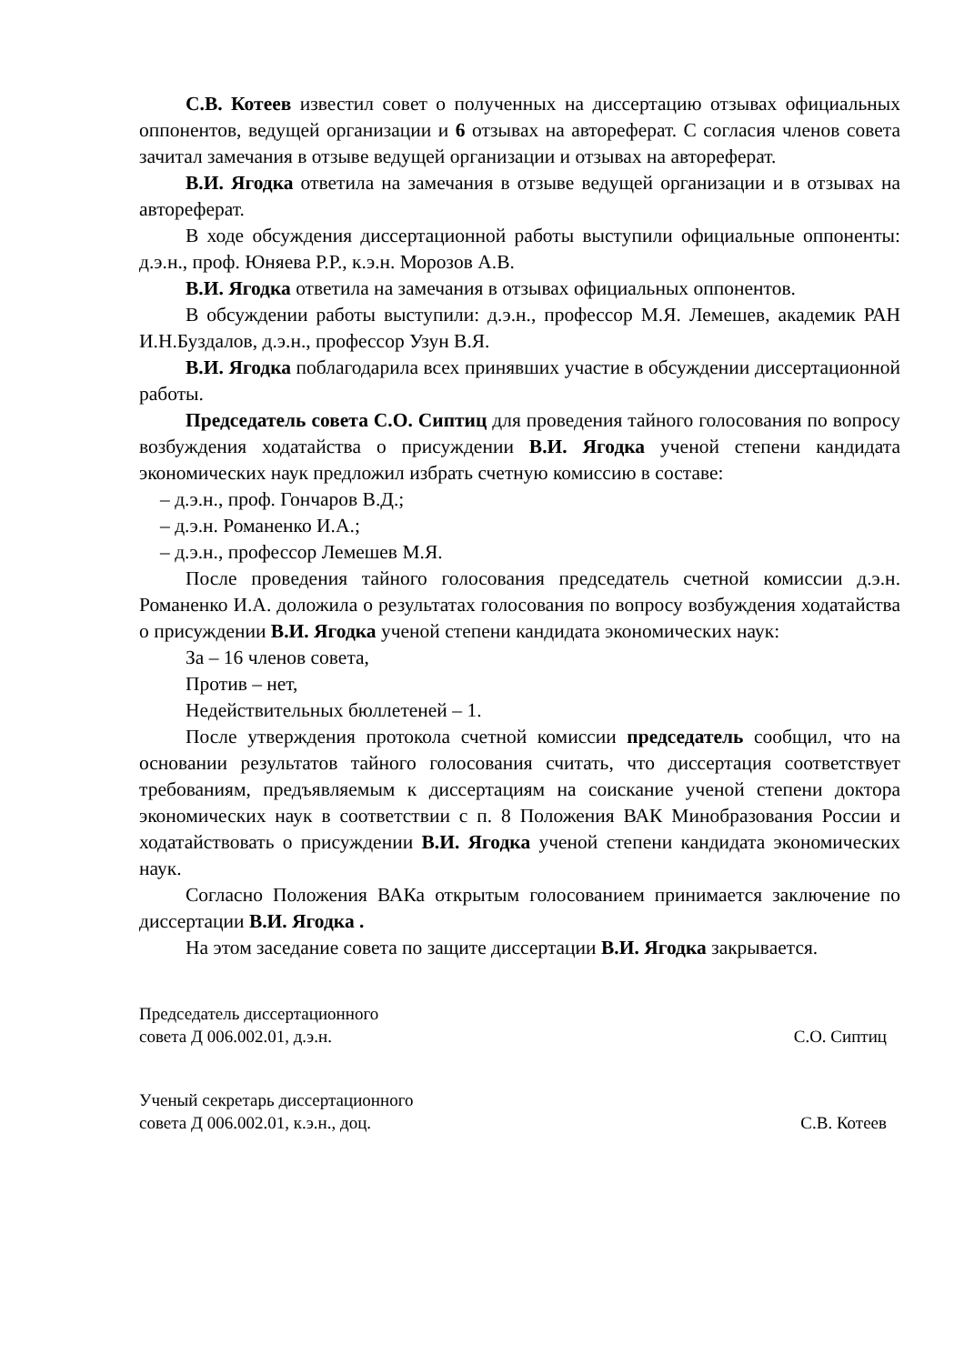С.В. Котеев известил совет о полученных на диссертацию отзывах официальных оппонентов, ведущей организации и 6 отзывах на автореферат. С согласия членов совета зачитал замечания в отзыве ведущей организации и отзывах на автореферат.
В.И. Ягодка ответила на замечания в отзыве ведущей организации и в отзывах на автореферат.
В ходе обсуждения диссертационной работы выступили официальные оппоненты: д.э.н., проф. Юняева Р.Р., к.э.н. Морозов А.В.
В.И. Ягодка ответила на замечания в отзывах официальных оппонентов.
В обсуждении работы выступили: д.э.н., профессор М.Я. Лемешев, академик РАН И.Н.Буздалов, д.э.н., профессор Узун В.Я.
В.И. Ягодка поблагодарила всех принявших участие в обсуждении диссертационной работы.
Председатель совета С.О. Сиптиц для проведения тайного голосования по вопросу возбуждения ходатайства о присуждении В.И. Ягодка ученой степени кандидата экономических наук предложил избрать счетную комиссию в составе:
– д.э.н., проф. Гончаров В.Д.;
– д.э.н. Романенко И.А.;
– д.э.н., профессор Лемешев М.Я.
После проведения тайного голосования председатель счетной комиссии д.э.н. Романенко И.А. доложила о результатах голосования по вопросу возбуждения ходатайства о присуждении В.И. Ягодка ученой степени кандидата экономических наук:
За – 16 членов совета,
Против – нет,
Недействительных бюллетеней – 1.
После утверждения протокола счетной комиссии председатель сообщил, что на основании результатов тайного голосования считать, что диссертация соответствует требованиям, предъявляемым к диссертациям на соискание ученой степени доктора экономических наук в соответствии с п. 8 Положения ВАК Минобразования России и ходатайствовать о присуждении В.И. Ягодка ученой степени кандидата экономических наук.
Согласно Положения ВАКа открытым голосованием принимается заключение по диссертации В.И. Ягодка .
На этом заседание совета по защите диссертации В.И. Ягодка закрывается.
Председатель диссертационного
совета Д 006.002.01, д.э.н.
С.О. Сиптиц
Ученый секретарь диссертационного
совета Д 006.002.01, к.э.н., доц.
С.В. Котеев